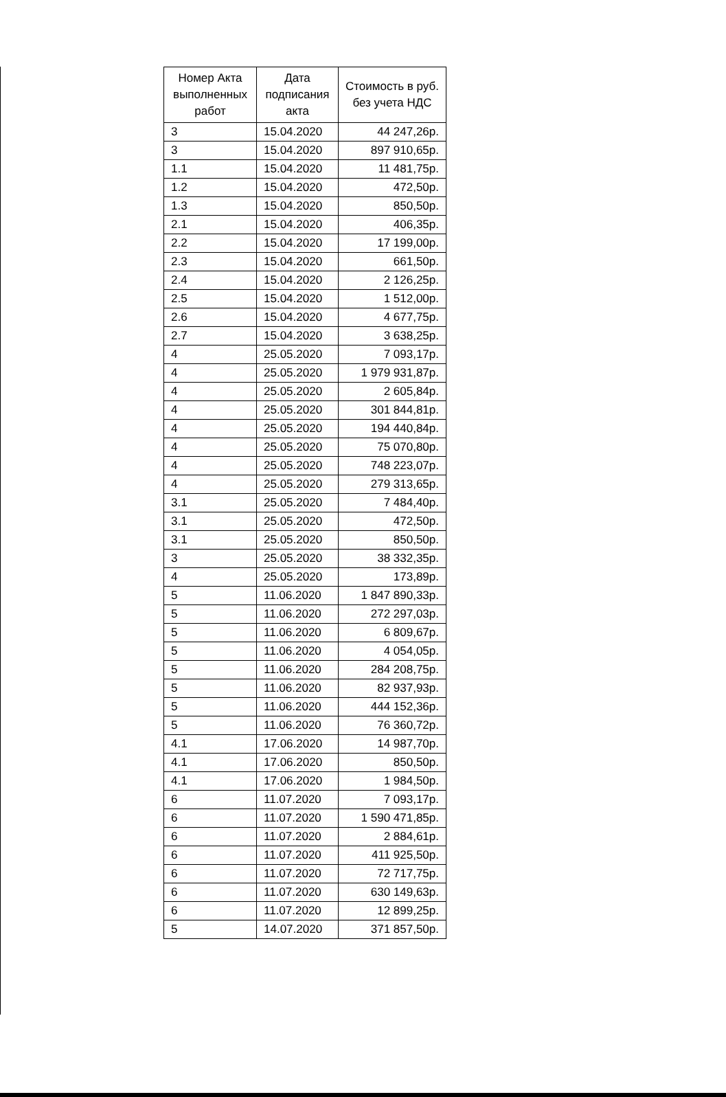| Номер Акта выполненных работ | Дата подписания акта | Стоимость в руб. без учета НДС |
| --- | --- | --- |
| 3 | 15.04.2020 | 44 247,26р. |
| 3 | 15.04.2020 | 897 910,65р. |
| 1.1 | 15.04.2020 | 11 481,75р. |
| 1.2 | 15.04.2020 | 472,50р. |
| 1.3 | 15.04.2020 | 850,50р. |
| 2.1 | 15.04.2020 | 406,35р. |
| 2.2 | 15.04.2020 | 17 199,00р. |
| 2.3 | 15.04.2020 | 661,50р. |
| 2.4 | 15.04.2020 | 2 126,25р. |
| 2.5 | 15.04.2020 | 1 512,00р. |
| 2.6 | 15.04.2020 | 4 677,75р. |
| 2.7 | 15.04.2020 | 3 638,25р. |
| 4 | 25.05.2020 | 7 093,17р. |
| 4 | 25.05.2020 | 1 979 931,87р. |
| 4 | 25.05.2020 | 2 605,84р. |
| 4 | 25.05.2020 | 301 844,81р. |
| 4 | 25.05.2020 | 194 440,84р. |
| 4 | 25.05.2020 | 75 070,80р. |
| 4 | 25.05.2020 | 748 223,07р. |
| 4 | 25.05.2020 | 279 313,65р. |
| 3.1 | 25.05.2020 | 7 484,40р. |
| 3.1 | 25.05.2020 | 472,50р. |
| 3.1 | 25.05.2020 | 850,50р. |
| 3 | 25.05.2020 | 38 332,35р. |
| 4 | 25.05.2020 | 173,89р. |
| 5 | 11.06.2020 | 1 847 890,33р. |
| 5 | 11.06.2020 | 272 297,03р. |
| 5 | 11.06.2020 | 6 809,67р. |
| 5 | 11.06.2020 | 4 054,05р. |
| 5 | 11.06.2020 | 284 208,75р. |
| 5 | 11.06.2020 | 82 937,93р. |
| 5 | 11.06.2020 | 444 152,36р. |
| 5 | 11.06.2020 | 76 360,72р. |
| 4.1 | 17.06.2020 | 14 987,70р. |
| 4.1 | 17.06.2020 | 850,50р. |
| 4.1 | 17.06.2020 | 1 984,50р. |
| 6 | 11.07.2020 | 7 093,17р. |
| 6 | 11.07.2020 | 1 590 471,85р. |
| 6 | 11.07.2020 | 2 884,61р. |
| 6 | 11.07.2020 | 411 925,50р. |
| 6 | 11.07.2020 | 72 717,75р. |
| 6 | 11.07.2020 | 630 149,63р. |
| 6 | 11.07.2020 | 12 899,25р. |
| 5 | 14.07.2020 | 371 857,50р. |